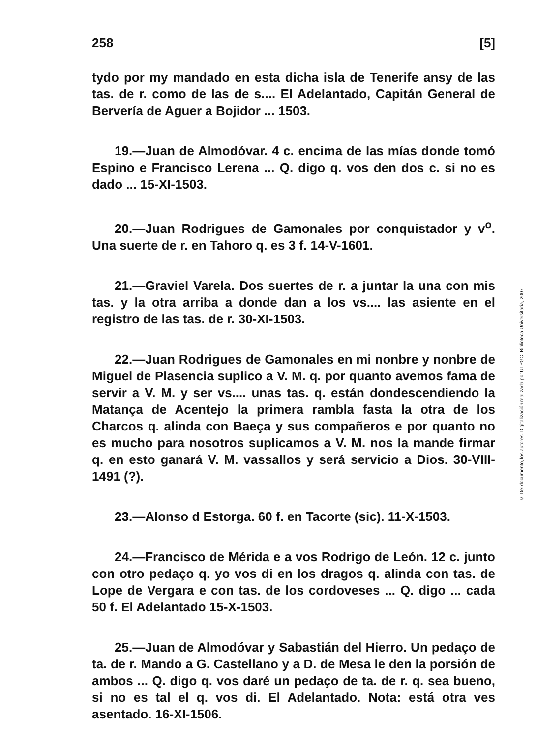258 [5]
tydo por my mandado en esta dicha isla de Tenerife ansy de las tas. de r. como de las de s.... El Adelantado, Capitán General de Bervería de Aguer a Bojidor ... 1503.
19.—Juan de Almodóvar. 4 c. encima de las mías donde tomó Espino e Francisco Lerena ... Q. digo q. vos den dos c. si no es dado ... 15-XI-1503.
20.—Juan Rodrigues de Gamonales por conquistador y v<sup>o</sup>. Una suerte de r. en Tahoro q. es 3 f. 14-V-1601.
21.—Graviel Varela. Dos suertes de r. a juntar la una con mis tas. y la otra arriba a donde dan a los vs.... las asiente en el registro de las tas. de r. 30-XI-1503.
22.—Juan Rodrigues de Gamonales en mi nonbre y nonbre de Miguel de Plasencia suplico a V. M. q. por quanto avemos fama de servir a V. M. y ser vs.... unas tas. q. están dondescendiendo la Matança de Acentejo la primera rambla fasta la otra de los Charcos q. alinda con Baeça y sus compañeros e por quanto no es mucho para nosotros suplicamos a V. M. nos la mande firmar q. en esto ganará V. M. vassallos y será servicio a Dios. 30-VIII-1491 (?).
23.—Alonso d Estorga. 60 f. en Tacorte (sic). 11-X-1503.
24.—Francisco de Mérida e a vos Rodrigo de León. 12 c. junto con otro pedaço q. yo vos di en los dragos q. alinda con tas. de Lope de Vergara e con tas. de los cordoveses ... Q. digo ... cada 50 f. El Adelantado 15-X-1503.
25.—Juan de Almodóvar y Sabastián del Hierro. Un pedaço de ta. de r. Mando a G. Castellano y a D. de Mesa le den la porsión de ambos ... Q. digo q. vos daré un pedaço de ta. de r. q. sea bueno, si no es tal el q. vos di. El Adelantado. Nota: está otra ves asentado. 16-XI-1506.
© Del documento, los autores. Digitalización realizada por ULPGC. Biblioteca Universitaria, 2007